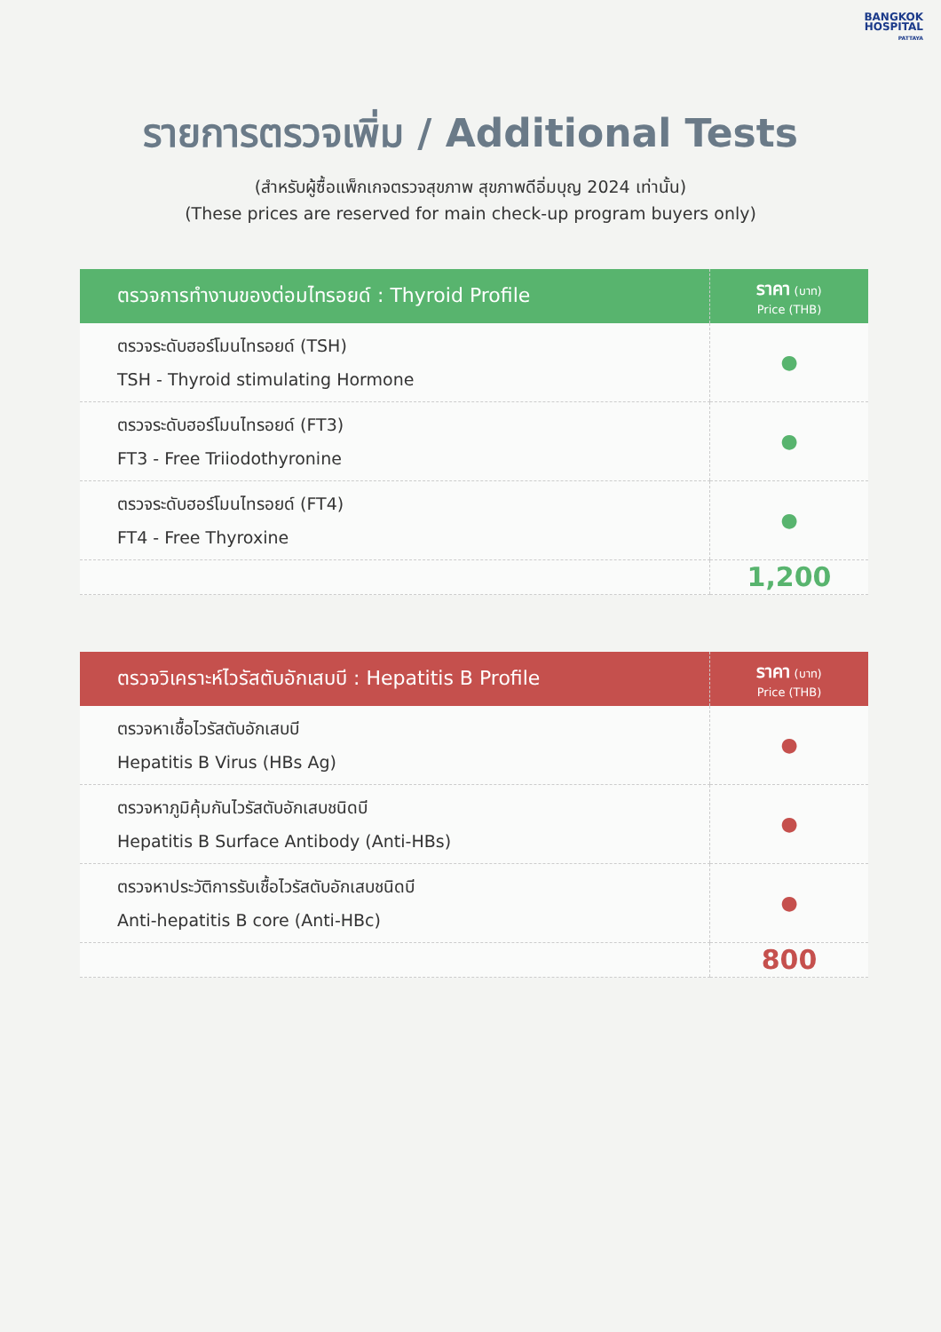BANGKOK
HOSPITAL
PATTAYA
รายการตรวจเพิ่ม / Additional Tests
(สำหรับผู้ซื้อแพ็กเกจตรวจสุขภาพ สุขภาพดีอิ่มบุญ 2024 เท่านั้น)
(These prices are reserved for main check-up program buyers only)
| ตรวจการทำงานของต่อมไทรอยด์ : Thyroid Profile | ราคา (บาท) Price (THB) |
| --- | --- |
| ตรวจระดับฮอร์โมนไทรอยด์ (TSH) TSH - Thyroid stimulating Hormone | ● |
| ตรวจระดับฮอร์โมนไทรอยด์ (FT3) FT3 - Free Triiodothyronine | ● |
| ตรวจระดับฮอร์โมนไทรอยด์ (FT4) FT4 - Free Thyroxine | ● |
| | 1,200 |
| ตรวจวิเคราะห์ไวรัสตับอักเสบบี : Hepatitis B Profile | ราคา (บาท) Price (THB) |
| --- | --- |
| ตรวจหาเชื้อไวรัสตับอักเสบบี Hepatitis B Virus (HBs Ag) | ● |
| ตรวจหาภูมิคุ้มกันไวรัสตับอักเสบชนิดบี Hepatitis B Surface Antibody (Anti-HBs) | ● |
| ตรวจหาประวัติการรับเชื้อไวรัสตับอักเสบชนิดบี Anti-hepatitis B core (Anti-HBc) | ● |
| | 800 |